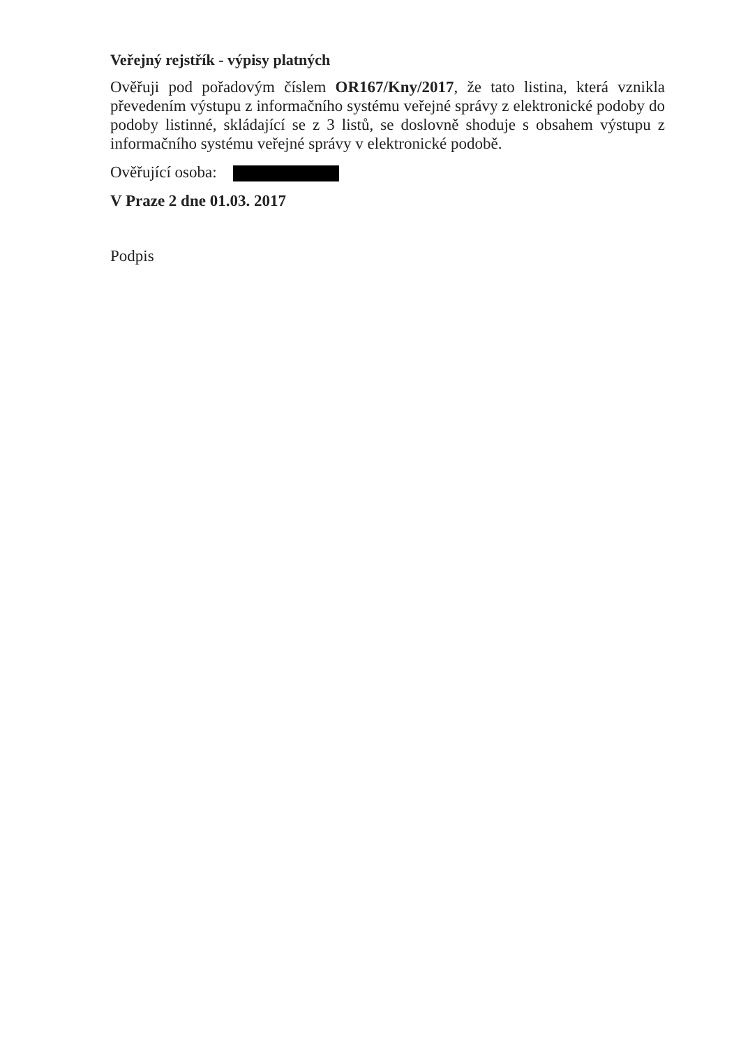Veřejný rejstřík - výpisy platných
Ověřuji pod pořadovým číslem OR167/Kny/2017, že tato listina, která vznikla převedením výstupu z informačního systému veřejné správy z elektronické podoby do podoby listinné, skládající se z 3 listů, se doslovně shoduje s obsahem výstupu z informačního systému veřejné správy v elektronické podobě.
Ověřující osoba:
V Praze 2 dne 01.03. 2017
Podpis